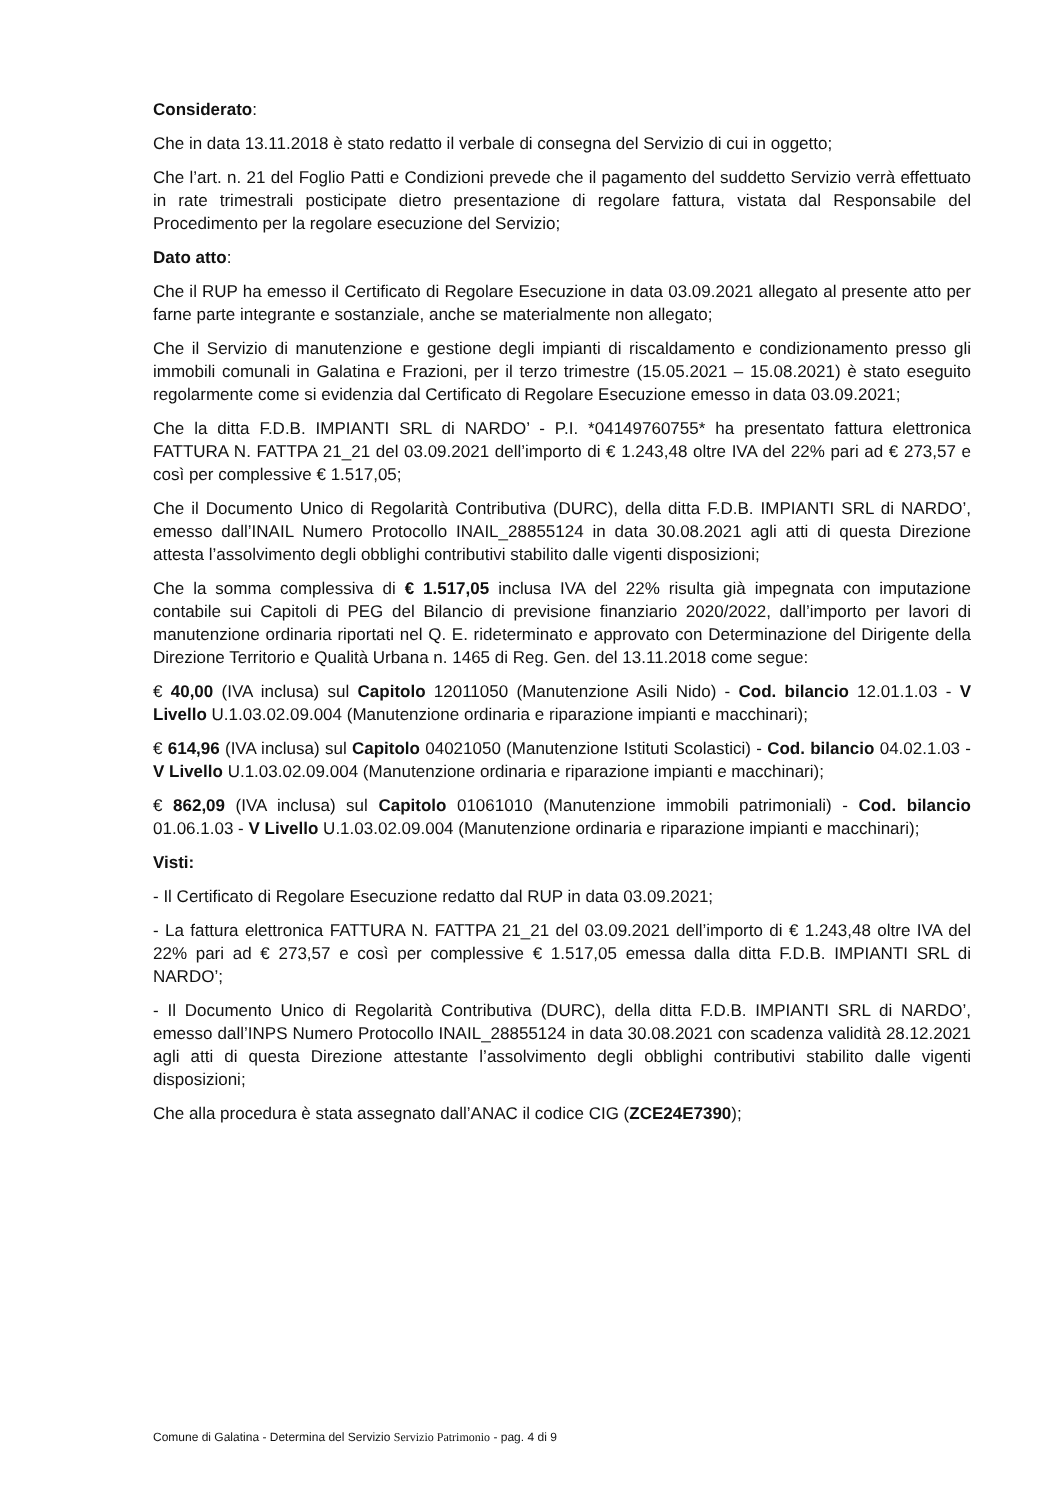Considerato:
Che in data 13.11.2018 è stato redatto il verbale di consegna del Servizio di cui in oggetto;
Che l’art. n. 21 del Foglio Patti e Condizioni prevede che il pagamento del suddetto Servizio verrà effettuato in rate trimestrali posticipate dietro presentazione di regolare fattura, vistata dal Responsabile del Procedimento per la regolare esecuzione del Servizio;
Dato atto:
Che il RUP ha emesso il Certificato di Regolare Esecuzione in data 03.09.2021 allegato al presente atto per farne parte integrante e sostanziale, anche se materialmente non allegato;
Che il Servizio di manutenzione e gestione degli impianti di riscaldamento e condizionamento presso gli immobili comunali in Galatina e Frazioni, per il terzo trimestre (15.05.2021 – 15.08.2021) è stato eseguito regolarmente come si evidenzia dal Certificato di Regolare Esecuzione emesso in data 03.09.2021;
Che la ditta F.D.B. IMPIANTI SRL di NARDO’ - P.I. *04149760755* ha presentato fattura elettronica FATTURA N. FATTPA 21_21 del 03.09.2021 dell’importo di € 1.243,48 oltre IVA del 22% pari ad € 273,57 e così per complessive € 1.517,05;
Che il Documento Unico di Regolarità Contributiva (DURC), della ditta F.D.B. IMPIANTI SRL di NARDO’, emesso dall’INAIL Numero Protocollo INAIL_28855124 in data 30.08.2021 agli atti di questa Direzione attesta l’assolvimento degli obblighi contributivi stabilito dalle vigenti disposizioni;
Che la somma complessiva di € 1.517,05 inclusa IVA del 22% risulta già impegnata con imputazione contabile sui Capitoli di PEG del Bilancio di previsione finanziario 2020/2022, dall’importo per lavori di manutenzione ordinaria riportati nel Q. E. rideterminato e approvato con Determinazione del Dirigente della Direzione Territorio e Qualità Urbana n. 1465 di Reg. Gen. del 13.11.2018 come segue:
€ 40,00 (IVA inclusa) sul Capitolo 12011050 (Manutenzione Asili Nido) - Cod. bilancio 12.01.1.03 - V Livello U.1.03.02.09.004 (Manutenzione ordinaria e riparazione impianti e macchinari);
€ 614,96 (IVA inclusa) sul Capitolo 04021050 (Manutenzione Istituti Scolastici) - Cod. bilancio 04.02.1.03 - V Livello U.1.03.02.09.004 (Manutenzione ordinaria e riparazione impianti e macchinari);
€ 862,09 (IVA inclusa) sul Capitolo 01061010 (Manutenzione immobili patrimoniali) - Cod. bilancio 01.06.1.03 - V Livello U.1.03.02.09.004 (Manutenzione ordinaria e riparazione impianti e macchinari);
Visti:
- Il Certificato di Regolare Esecuzione redatto dal RUP in data 03.09.2021;
- La fattura elettronica FATTURA N. FATTPA 21_21 del 03.09.2021 dell’importo di € 1.243,48 oltre IVA del 22% pari ad € 273,57 e così per complessive € 1.517,05 emessa dalla ditta F.D.B. IMPIANTI SRL di NARDO’;
- Il Documento Unico di Regolarità Contributiva (DURC), della ditta F.D.B. IMPIANTI SRL di NARDO’, emesso dall’INPS Numero Protocollo INAIL_28855124 in data 30.08.2021 con scadenza validità 28.12.2021 agli atti di questa Direzione attestante l’assolvimento degli obblighi contributivi stabilito dalle vigenti disposizioni;
Che alla procedura è stata assegnato dall’ANAC il codice CIG (ZCE24E7390);
Comune di Galatina - Determina del Servizio Servizio Patrimonio - pag. 4 di 9